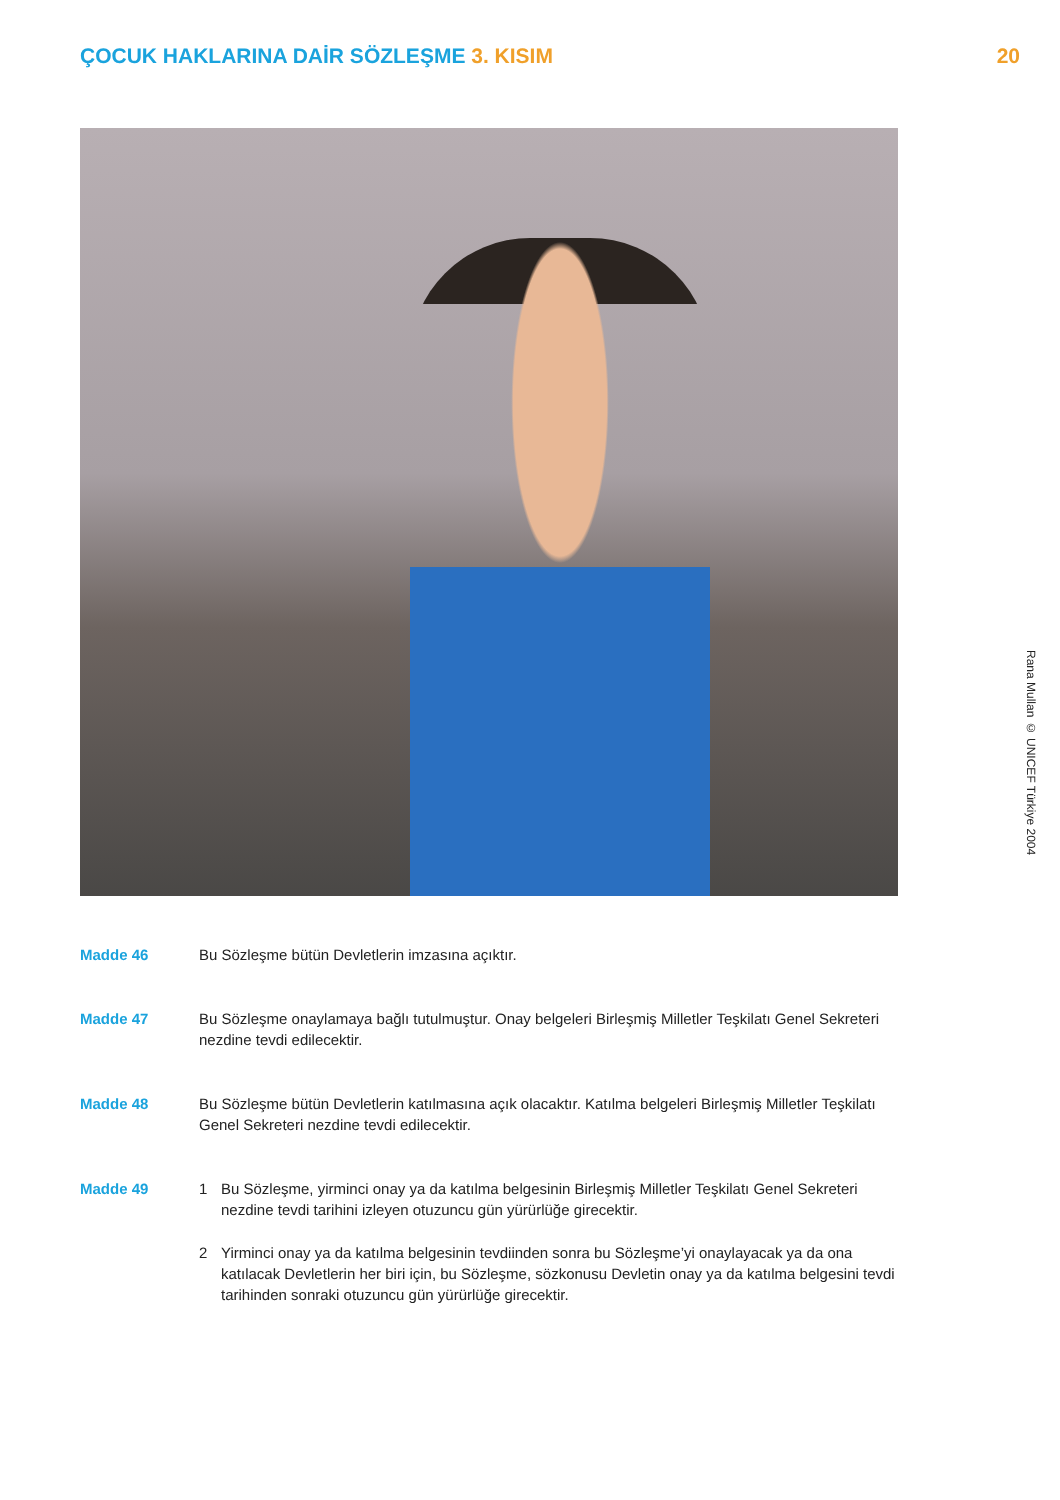ÇOCUK HAKLARINA DAİR SÖZLEŞME 3. KISIM
20
Rana Mullan © UNICEF Türkiye 2004
Madde 46 Bu Sözleşme bütün Devletlerin imzasına açıktır.
Madde 47 Bu Sözleşme onaylamaya bağlı tutulmuştur. Onay belgeleri Birleşmiş Milletler Teşkilatı Genel Sekreteri nezdine tevdi edilecektir.
Madde 48 Bu Sözleşme bütün Devletlerin katılmasına açık olacaktır. Katılma belgeleri Birleşmiş Milletler Teşkilatı Genel Sekreteri nezdine tevdi edilecektir.
Madde 49 1 Bu Sözleşme, yirminci onay ya da katılma belgesinin Birleşmiş Milletler Teşkilatı Genel Sekreteri nezdine tevdi tarihini izleyen otuzuncu gün yürürlüğe girecektir.
2 Yirminci onay ya da katılma belgesinin tevdiinden sonra bu Sözleşme’yi onaylayacak ya da ona katılacak Devletlerin her biri için, bu Sözleşme, sözkonusu Devletin onay ya da katılma belgesini tevdi tarihinden sonraki otuzuncu gün yürürlüğe girecektir.